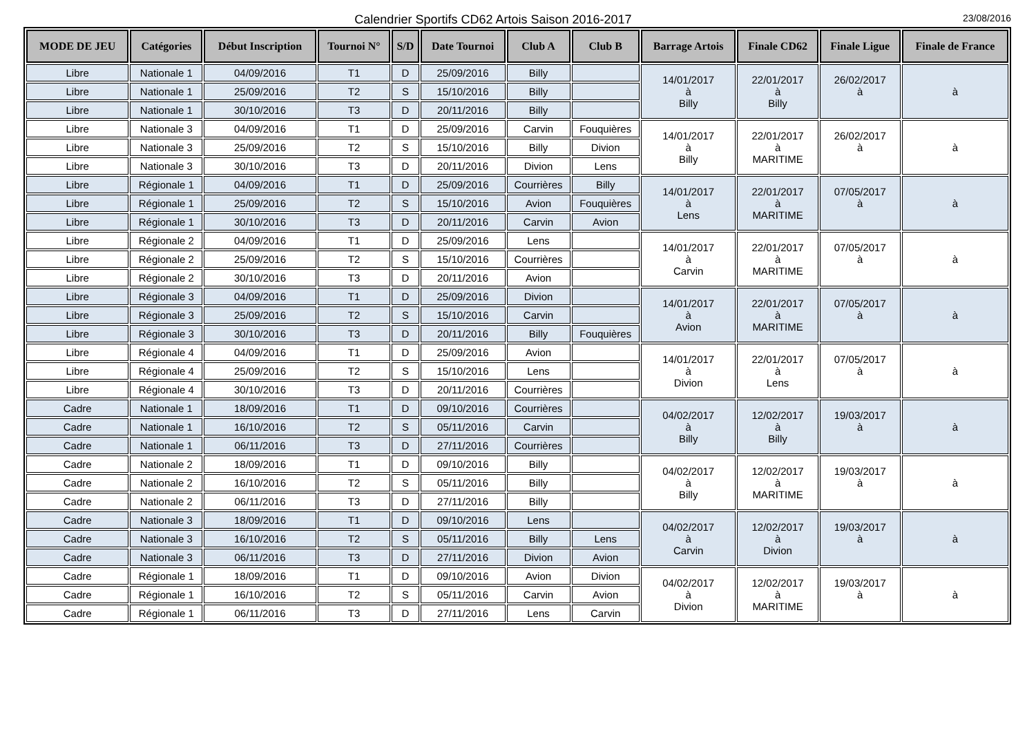Calendrier Sportifs CD62 Artois Saison 2016-2017 23/08/2016
| MODE DE JEU | Catégories | Début Inscription | Tournoi N° | S/D | Date Tournoi | Club A | Club B | Barrage Artois | Finale CD62 | Finale Ligue | Finale de France |
| --- | --- | --- | --- | --- | --- | --- | --- | --- | --- | --- | --- |
| Libre | Nationale 1 | 04/09/2016 | T1 | D | 25/09/2016 | Billy | | 14/01/2017 à Billy | 22/01/2017 à Billy | 26/02/2017 à | à |
| Libre | Nationale 1 | 25/09/2016 | T2 | S | 15/10/2016 | Billy | | | | | |
| Libre | Nationale 1 | 30/10/2016 | T3 | D | 20/11/2016 | Billy | | | | | |
| Libre | Nationale 3 | 04/09/2016 | T1 | D | 25/09/2016 | Carvin | Fouquières | 14/01/2017 à Billy | 22/01/2017 à MARITIME | 26/02/2017 à | à |
| Libre | Nationale 3 | 25/09/2016 | T2 | S | 15/10/2016 | Billy | Divion | | | | |
| Libre | Nationale 3 | 30/10/2016 | T3 | D | 20/11/2016 | Divion | Lens | | | | |
| Libre | Régionale 1 | 04/09/2016 | T1 | D | 25/09/2016 | Courrières | Billy | 14/01/2017 à Lens | 22/01/2017 à MARITIME | 07/05/2017 à | à |
| Libre | Régionale 1 | 25/09/2016 | T2 | S | 15/10/2016 | Avion | Fouquières | | | | |
| Libre | Régionale 1 | 30/10/2016 | T3 | D | 20/11/2016 | Carvin | Avion | | | | |
| Libre | Régionale 2 | 04/09/2016 | T1 | D | 25/09/2016 | Lens | | 14/01/2017 à Carvin | 22/01/2017 à MARITIME | 07/05/2017 à | à |
| Libre | Régionale 2 | 25/09/2016 | T2 | S | 15/10/2016 | Courrières | | | | | |
| Libre | Régionale 2 | 30/10/2016 | T3 | D | 20/11/2016 | Avion | | | | | |
| Libre | Régionale 3 | 04/09/2016 | T1 | D | 25/09/2016 | Divion | | 14/01/2017 à Avion | 22/01/2017 à MARITIME | 07/05/2017 à | à |
| Libre | Régionale 3 | 25/09/2016 | T2 | S | 15/10/2016 | Carvin | | | | | |
| Libre | Régionale 3 | 30/10/2016 | T3 | D | 20/11/2016 | Billy | Fouquières | | | | |
| Libre | Régionale 4 | 04/09/2016 | T1 | D | 25/09/2016 | Avion | | 14/01/2017 à Divion | 22/01/2017 à Lens | 07/05/2017 à | à |
| Libre | Régionale 4 | 25/09/2016 | T2 | S | 15/10/2016 | Lens | | | | | |
| Libre | Régionale 4 | 30/10/2016 | T3 | D | 20/11/2016 | Courrières | | | | | |
| Cadre | Nationale 1 | 18/09/2016 | T1 | D | 09/10/2016 | Courrières | | 04/02/2017 à Billy | 12/02/2017 à Billy | 19/03/2017 à | à |
| Cadre | Nationale 1 | 16/10/2016 | T2 | S | 05/11/2016 | Carvin | | | | | |
| Cadre | Nationale 1 | 06/11/2016 | T3 | D | 27/11/2016 | Courrières | | | | | |
| Cadre | Nationale 2 | 18/09/2016 | T1 | D | 09/10/2016 | Billy | | 04/02/2017 à Billy | 12/02/2017 à MARITIME | 19/03/2017 à | à |
| Cadre | Nationale 2 | 16/10/2016 | T2 | S | 05/11/2016 | Billy | | | | | |
| Cadre | Nationale 2 | 06/11/2016 | T3 | D | 27/11/2016 | Billy | | | | | |
| Cadre | Nationale 3 | 18/09/2016 | T1 | D | 09/10/2016 | Lens | | 04/02/2017 à Carvin | 12/02/2017 à Divion | 19/03/2017 à | à |
| Cadre | Nationale 3 | 16/10/2016 | T2 | S | 05/11/2016 | Billy | Lens | | | | |
| Cadre | Nationale 3 | 06/11/2016 | T3 | D | 27/11/2016 | Divion | Avion | | | | |
| Cadre | Régionale 1 | 18/09/2016 | T1 | D | 09/10/2016 | Avion | Divion | 04/02/2017 à Divion | 12/02/2017 à MARITIME | 19/03/2017 à | à |
| Cadre | Régionale 1 | 16/10/2016 | T2 | S | 05/11/2016 | Carvin | Avion | | | | |
| Cadre | Régionale 1 | 06/11/2016 | T3 | D | 27/11/2016 | Lens | Carvin | | | | |